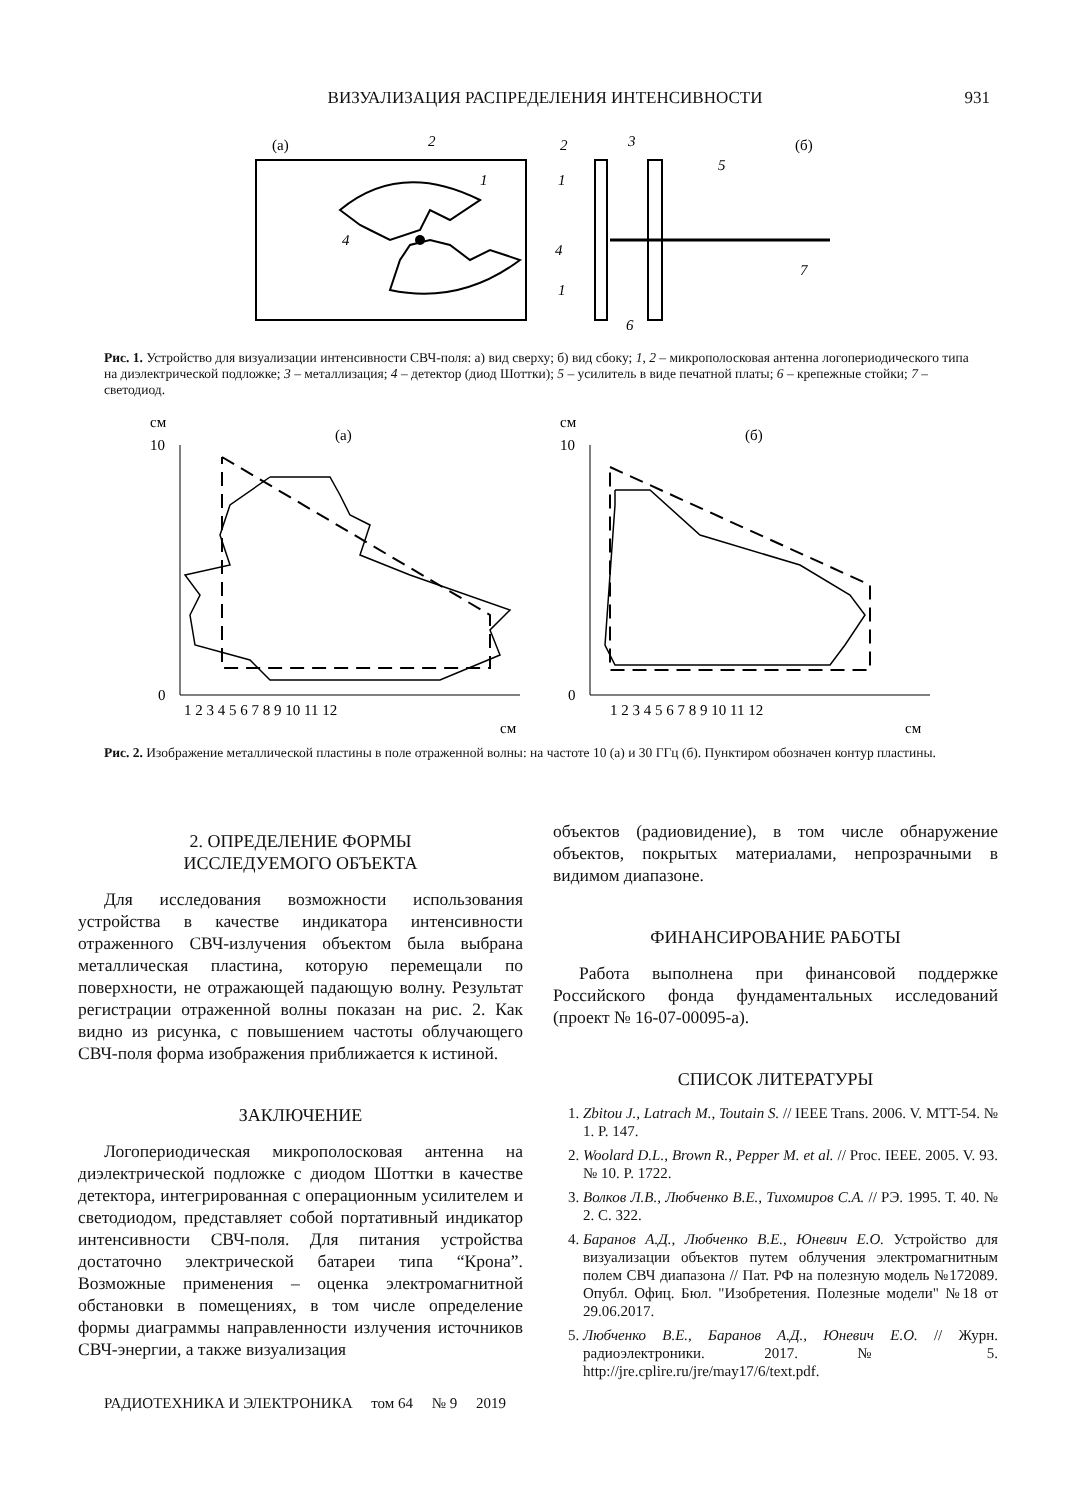ВИЗУАЛИЗАЦИЯ РАСПРЕДЕЛЕНИЯ ИНТЕНСИВНОСТИ 931
(а)
2
4
1
(б)
2
3
5
1
4
1
6
7
Рис. 1. Устройство для визуализации интенсивности СВЧ-поля: а) вид сверху; б) вид сбоку; 1, 2 – микрополосковая антенна логопериодического типа на диэлектрической подложке; 3 – металлизация; 4 – детектор (диод Шоттки); 5 – усилитель в виде печатной платы; 6 – крепежные стойки; 7 – светодиод.
см
(а)
10
0
1 2 3 4 5 6 7 8 9 10 11 12
см
см
(б)
10
0
1 2 3 4 5 6 7 8 9 10 11 12
см
Рис. 2. Изображение металлической пластины в поле отраженной волны: на частоте 10 (а) и 30 ГГц (б). Пунктиром обозначен контур пластины.
2. ОПРЕДЕЛЕНИЕ ФОРМЫ
ИССЛЕДУЕМОГО ОБЪЕКТА
Для исследования возможности использования устройства в качестве индикатора интенсивности отраженного СВЧ-излучения объектом была выбрана металлическая пластина, которую перемещали по поверхности, не отражающей падающую волну. Результат регистрации отраженной волны показан на рис. 2. Как видно из рисунка, с повышением частоты облучающего СВЧ-поля форма изображения приближается к истиной.
ЗАКЛЮЧЕНИЕ
Логопериодическая микрополосковая антенна на диэлектрической подложке с диодом Шоттки в качестве детектора, интегрированная с операционным усилителем и светодиодом, представляет собой портативный индикатор интенсивности СВЧ-поля. Для питания устройства достаточно электрической батареи типа “Крона”. Возможные применения – оценка электромагнитной обстановки в помещениях, в том числе определение формы диаграммы направленности излучения источников СВЧ-энергии, а также визуализация
объектов (радиовидение), в том числе обнаружение объектов, покрытых материалами, непрозрачными в видимом диапазоне.
ФИНАНСИРОВАНИЕ РАБОТЫ
Работа выполнена при финансовой поддержке Российского фонда фундаментальных исследований (проект № 16-07-00095-а).
СПИСОК ЛИТЕРАТУРЫ
1. Zbitou J., Latrach M., Toutain S. // IEEE Trans. 2006. V. MTT-54. № 1. P. 147.
2. Woolard D.L., Brown R., Pepper M. et al. // Proc. IEEE. 2005. V. 93. № 10. P. 1722.
3. Волков Л.В., Любченко В.Е., Тихомиров С.А. // РЭ. 1995. Т. 40. № 2. С. 322.
4. Баранов А.Д., Любченко В.Е., Юневич Е.О. Устройство для визуализации объектов путем облучения электромагнитным полем СВЧ диапазона // Пат. РФ на полезную модель №172089. Опубл. Офиц. Бюл. "Изобретения. Полезные модели" №18 от 29.06.2017.
5. Любченко В.Е., Баранов А.Д., Юневич Е.О. // Журн. радиоэлектроники. 2017. № 5. http://jre.cplire.ru/jre/may17/6/text.pdf.
РАДИОТЕХНИКА И ЭЛЕКТРОНИКА том 64 № 9 2019